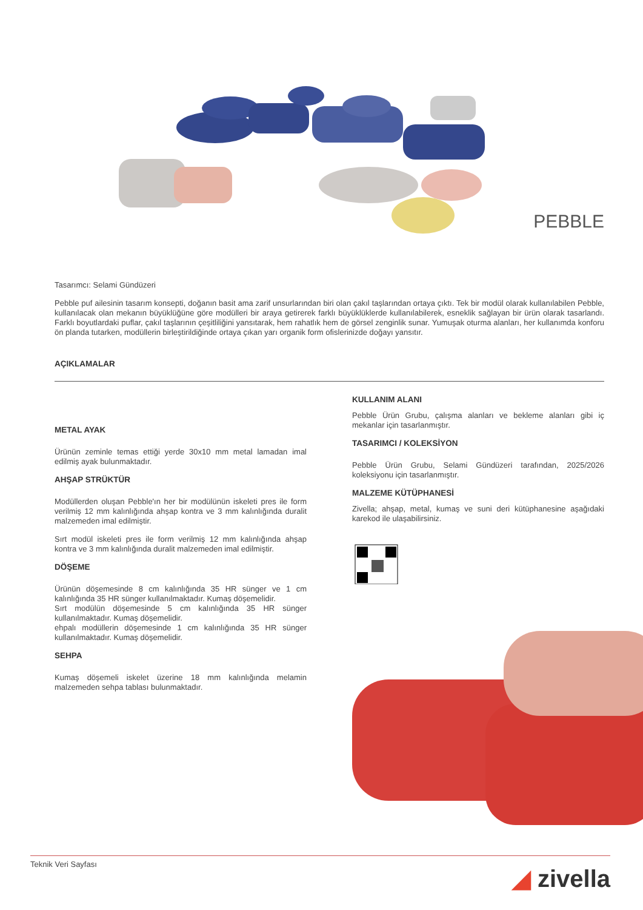PEBBLE
Tasarımcı: Selami Gündüzeri
Pebble puf ailesinin tasarım konsepti, doğanın basit ama zarif unsurlarından biri olan çakıl taşlarından ortaya çıktı. Tek bir modül olarak kullanılabilen Pebble, kullanılacak olan mekanın büyüklüğüne göre modülleri bir araya getirerek farklı büyüklüklerde kullanılabilerek, esneklik sağlayan bir ürün olarak tasarlandı. Farklı boyutlardaki puflar, çakıl taşlarının çeşitliliğini yansıtarak, hem rahatlık hem de görsel zenginlik sunar. Yumuşak oturma alanları, her kullanımda konforu ön planda tutarken, modüllerin birleştirildiğinde ortaya çıkan yarı organik form ofislerinizde doğayı yansıtır.
AÇIKLAMALAR
METAL AYAK
Ürünün zeminle temas ettiği yerde 30x10 mm metal lamadan imal edilmiş ayak bulunmaktadır.
AHŞAP STRÜKTÜR
Modüllerden oluşan Pebble'ın her bir modülünün iskeleti pres ile form verilmiş 12 mm kalınlığında ahşap kontra ve 3 mm kalınlığında duralit malzemeden imal edilmiştir.
Sırt modül iskeleti pres ile form verilmiş 12 mm kalınlığında ahşap kontra ve 3 mm kalınlığında duralit malzemeden imal edilmiştir.
DÖŞEME
Ürünün döşemesinde 8 cm kalınlığında 35 HR sünger ve 1 cm kalınlığında 35 HR sünger kullanılmaktadır. Kumaş döşemelidir.
Sırt modülün döşemesinde 5 cm kalınlığında 35 HR sünger kullanılmaktadır. Kumaş döşemelidir.
ehpalı modüllerin döşemesinde 1 cm kalınlığında 35 HR sünger kullanılmaktadır. Kumaş döşemelidir.
SEHPA
Kumaş döşemeli iskelet üzerine 18 mm kalınlığında melamin malzemeden sehpa tablası bulunmaktadır.
KULLANIM ALANI
Pebble Ürün Grubu, çalışma alanları ve bekleme alanları gibi iç mekanlar için tasarlanmıştır.
TASARIMCI / KOLEKSİYON
Pebble Ürün Grubu, Selami Gündüzeri tarafından, 2025/2026 koleksiyonu için tasarlanmıştır.
MALZEME KÜTÜPHANESİ
Zivella; ahşap, metal, kumaş ve suni deri kütüphanesine aşağıdaki karekod ile ulaşabilirsiniz.
Teknik Veri Sayfası ◢ zivella